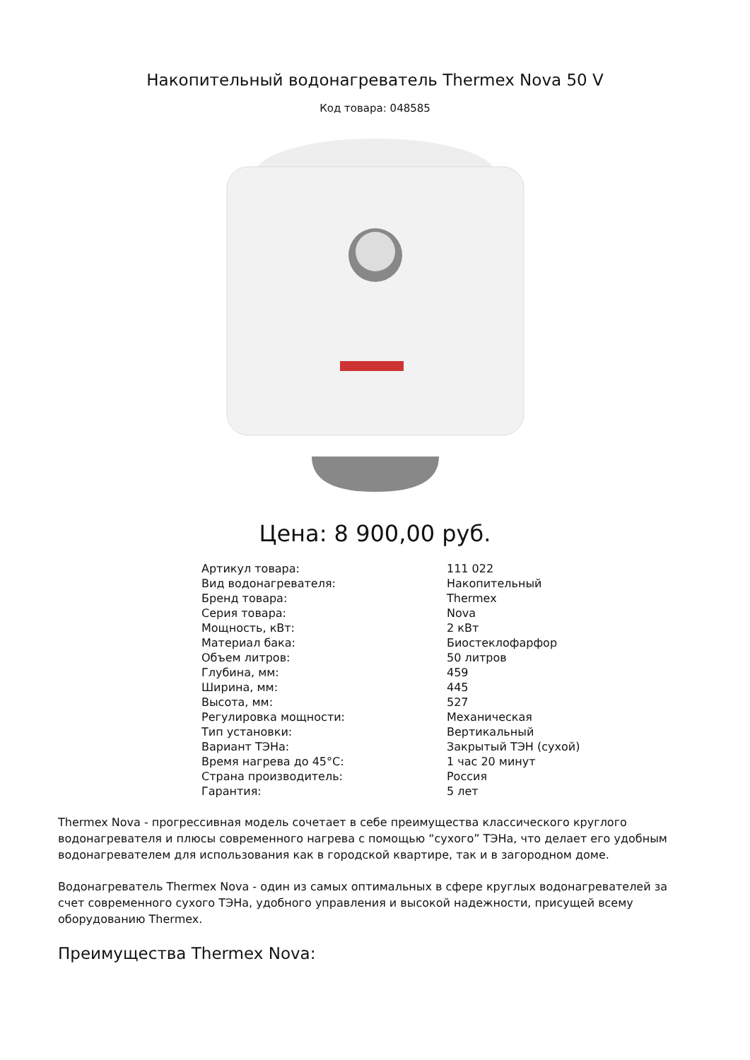Накопительный водонагреватель Thermex Nova 50 V
Код товара: 048585
Цена: 8 900,00 руб.
| Артикул товара: | 111 022 |
| Вид водонагревателя: | Накопительный |
| Бренд товара: | Thermex |
| Серия товара: | Nova |
| Мощность, кВт: | 2 кВт |
| Материал бака: | Биостеклофарфор |
| Объем литров: | 50 литров |
| Глубина, мм: | 459 |
| Ширина, мм: | 445 |
| Высота, мм: | 527 |
| Регулировка мощности: | Механическая |
| Тип установки: | Вертикальный |
| Вариант ТЭНа: | Закрытый ТЭН (сухой) |
| Время нагрева до 45°C: | 1 час 20 минут |
| Страна производитель: | Россия |
| Гарантия: | 5 лет |
Thermex Nova - прогрессивная модель сочетает в себе преимущества классического круглого водонагревателя и плюсы современного нагрева с помощью “сухого” ТЭНа, что делает его удобным водонагревателем для использования как в городской квартире, так и в загородном доме.
Водонагреватель Thermex Nova - один из самых оптимальных в сфере круглых водонагревателей за счет современного сухого ТЭНа, удобного управления и высокой надежности, присущей всему оборудованию Thermex.
Преимущества Thermex Nova: